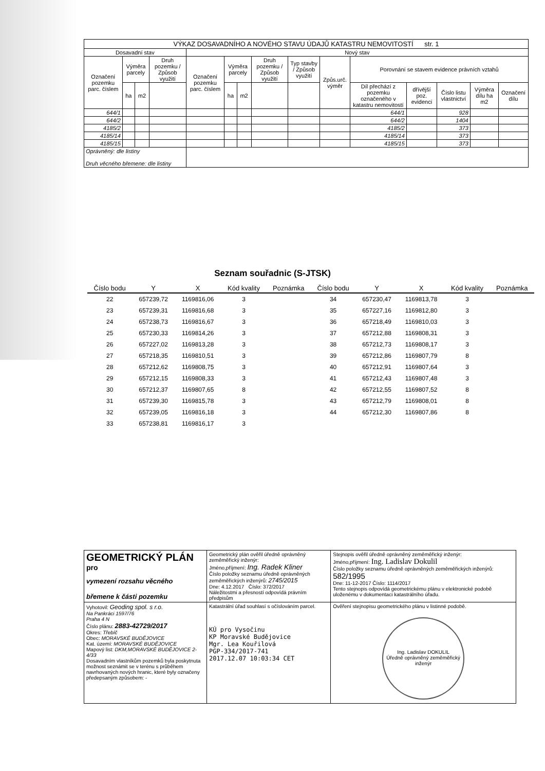| VÝKAZ DOSAVADNÍHO A NOVÉHO STAVU ÚDAJŮ KATASTRU NEMOVITOSTÍ str. 1 | | | | | | | | | | | | | | |
| --- | --- | --- | --- | --- | --- | --- | --- | --- | --- | --- | --- | --- | --- | --- |
| Dosavadní stav | | | | Nový stav | | | | | | | | | | |
| Označení pozemku parc. číslem | Výměra parcely | | Druh pozemku / Způsob využití | Označení pozemku parc. číslem | Výměra parcely | | Druh pozemku / Způsob využití | Typ stavby / Způsob využití | Způs.urč. výměr | Porovnání se stavem evidence právních vztahů | | | | |
| | ha | m2 | | | ha | m2 | | | | Díl přechází z pozemku označeného v katastru nemovitostí | dřívější poz. evidenci | Číslo listu vlastnictví | Výměra dílu ha m2 | Označení dílu |
| 644/1 | | | | | | | | | | 644/1 | | 928 | | |
| 644/2 | | | | | | | | | | 644/2 | | 1404 | | |
| 4185/2 | | | | | | | | | | 4185/2 | | 373 | | |
| 4185/14 | | | | | | | | | | 4185/14 | | 373 | | |
| 4185/15 | | | | | | | | | | 4185/15 | | 373 | | |
| Oprávněný: dle listiny Druh věcného břemene: dle listiny | | | | | | | | | | | | | | |
Seznam souřadnic (S-JTSK)
| Číslo bodu | Y | X | Kód kvality | Poznámka | Číslo bodu | Y | X | Kód kvality | Poznámka |
| --- | --- | --- | --- | --- | --- | --- | --- | --- | --- |
| 22 | 657239,72 | 1169816,06 | 3 | | 34 | 657230,47 | 1169813,78 | 3 | |
| 23 | 657239,31 | 1169816,68 | 3 | | 35 | 657227,16 | 1169812,80 | 3 | |
| 24 | 657238,73 | 1169816,67 | 3 | | 36 | 657218,49 | 1169810,03 | 3 | |
| 25 | 657230,33 | 1169814,26 | 3 | | 37 | 657212,88 | 1169808,31 | 3 | |
| 26 | 657227,02 | 1169813,28 | 3 | | 38 | 657212,73 | 1169808,17 | 3 | |
| 27 | 657218,35 | 1169810,51 | 3 | | 39 | 657212,86 | 1169807,79 | 8 | |
| 28 | 657212,62 | 1169808,75 | 3 | | 40 | 657212,91 | 1169807,64 | 3 | |
| 29 | 657212,15 | 1169808,33 | 3 | | 41 | 657212,43 | 1169807,48 | 3 | |
| 30 | 657212,37 | 1169807,65 | 8 | | 42 | 657212,55 | 1169807,52 | 8 | |
| 31 | 657239,30 | 1169815,78 | 3 | | 43 | 657212,79 | 1169808,01 | 8 | |
| 32 | 657239,05 | 1169816,18 | 3 | | 44 | 657212,30 | 1169807,86 | 8 | |
| 33 | 657238,81 | 1169816,17 | 3 | | | | | | |
| GEOMETRICKÝ PLÁN pro vymezení rozsahu věcného břemene k části pozemku | Geometrický plán ověřil úředně oprávněný zeměměřický inženýr: Jméno,příjmení: Ing. Radek Kliner Číslo položky seznamu úředně oprávněných zeměměřických inženýrů: 2745/2015 Dne: 4.12.2017 Číslo: 372/2017 Náležitostmi a přesností odpovídá právním předpisům | Stejnopis ověřil úředně oprávněný zeměměřický inženýr: Jméno,příjmení: Ing. Ladislav Dokulil Číslo položky seznamu úředně oprávněných zeměměřických inženýrů: 582/1995 Dne: 11-12-2017 Číslo: 1114/2017 Tento stejnopis odpovídá geometrickému plánu v elektronické podobě uloženému v dokumentaci katastrálního úřadu. |
| Vyhotovil: Geoding spol. s r.o. Na Pankráci 1597/76 Praha 4 N Číslo plánu: 2883-42729/2017 Okres: Třebíč Obec: MORAVSKÉ BUDĚJOVICE Kat. území: MORAVSKÉ BUDĚJOVICE Mapový list: DKM,MORAVSKÉ BUDĚJOVICE 2-4/33 Dosavadním vlastníkům pozemků byla poskytnuta možnost seznámit se v terénu s průběhem navrhovaných nových hranic, které byly označeny předepsaným způsobem: - | Katastrální úřad souhlasí s očíslováním parcel. KÚ pro Vysočinu KP Moravské Budějovice Mgr. Lea Kouřilová PGP-334/2017-741 2017.12.07 10:03:34 CET | Ověření stejnopisu geometrického plánu v listinné podobě. Ing. Ladislav DOKULIL Úředně oprávněný zeměměřický inženýr |